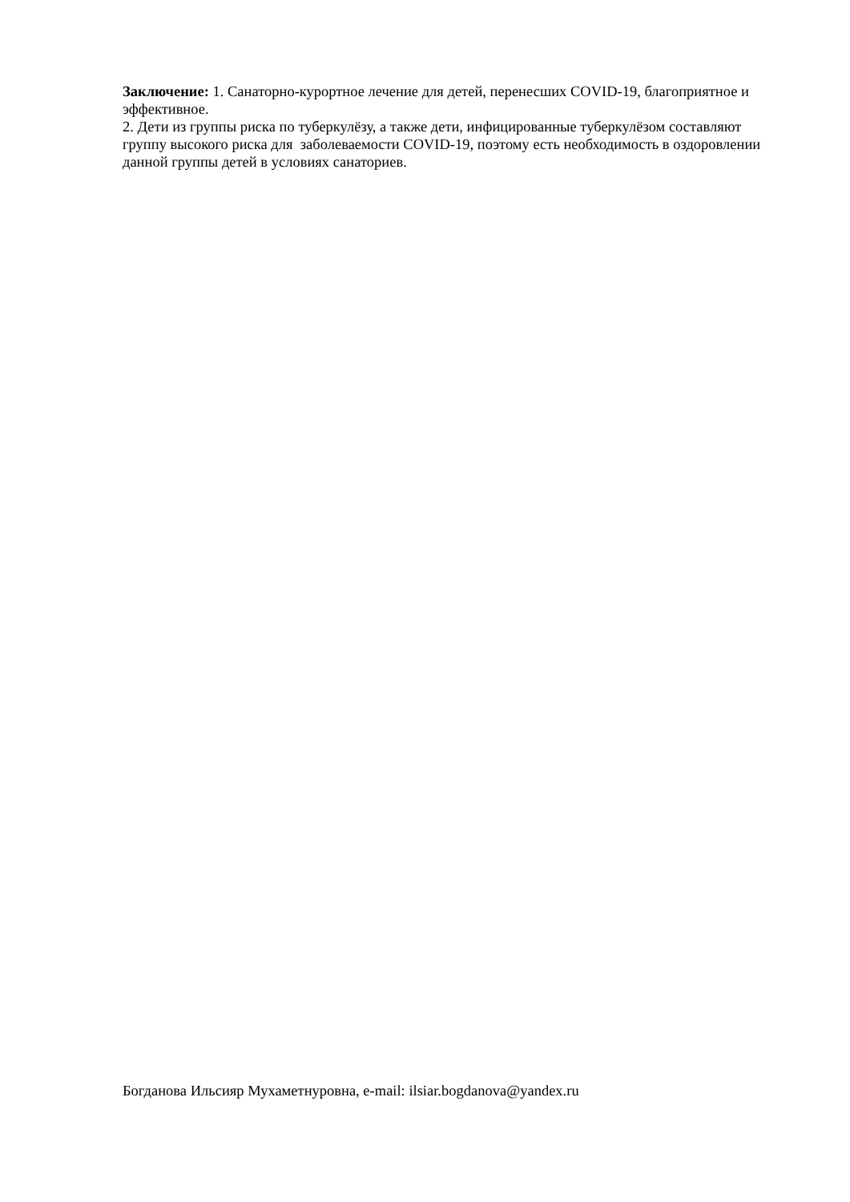Заключение: 1. Санаторно-курортное лечение для детей, перенесших COVID-19, благоприятное и эффективное.
2. Дети из группы риска по туберкулёзу, а также дети, инфицированные туберкулёзом составляют группу высокого риска для заболеваемости COVID-19, поэтому есть необходимость в оздоровлении данной группы детей в условиях санаториев.
Богданова Ильсияр Мухаметнуровна, e-mail: ilsiar.bogdanova@yandex.ru